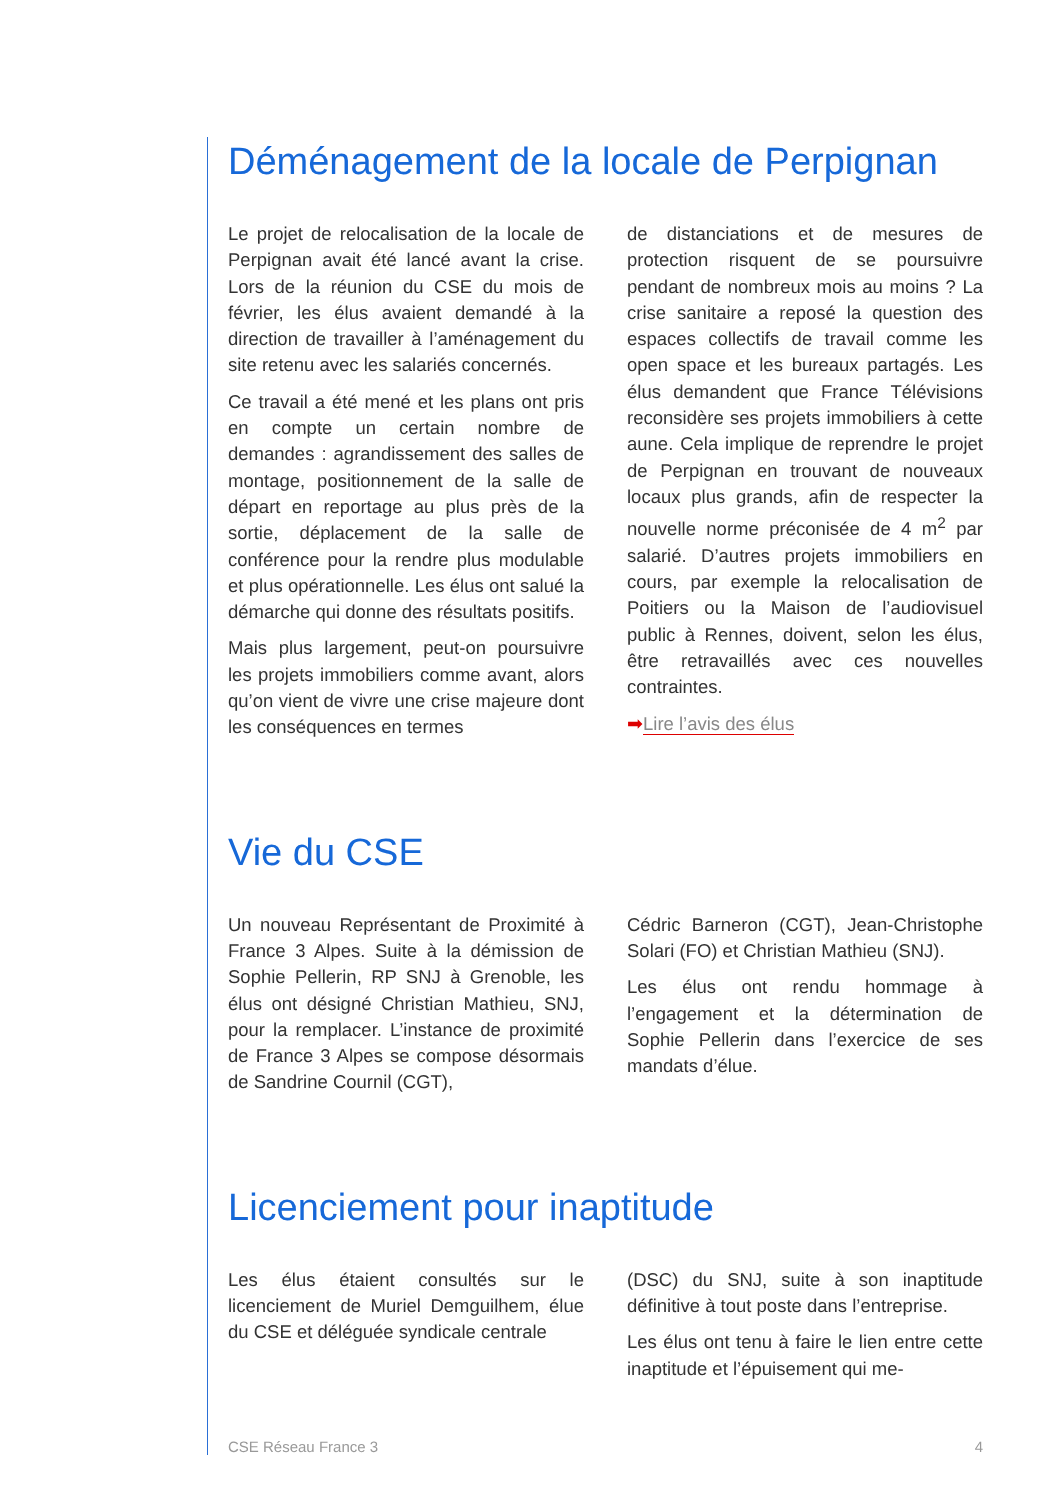Déménagement de la locale de Perpignan
Le projet de relocalisation de la locale de Perpignan avait été lancé avant la crise. Lors de la réunion du CSE du mois de février, les élus avaient demandé à la direction de travailler à l’aménagement du site retenu avec les salariés concernés.
Ce travail a été mené et les plans ont pris en compte un certain nombre de demandes : agrandissement des salles de montage, positionnement de la salle de départ en reportage au plus près de la sortie, déplacement de la salle de conférence pour la rendre plus modulable et plus opérationnelle. Les élus ont salué la démarche qui donne des résultats positifs.
Mais plus largement, peut-on poursuivre les projets immobiliers comme avant, alors qu’on vient de vivre une crise majeure dont les conséquences en termes
de distanciations et de mesures de protection risquent de se poursuivre pendant de nombreux mois au moins ? La crise sanitaire a reposé la question des espaces collectifs de travail comme les open space et les bureaux partagés. Les élus demandent que France Télévisions reconsidère ses projets immobiliers à cette aune. Cela implique de reprendre le projet de Perpignan en trouvant de nouveaux locaux plus grands, afin de respecter la nouvelle norme préconisée de 4 m<sup>2</sup> par salarié. D’autres projets immobiliers en cours, par exemple la relocalisation de Poitiers ou la Maison de l’audiovisuel public à Rennes, doivent, selon les élus, être retravaillés avec ces nouvelles contraintes.
➡Lire l’avis des élus
Vie du CSE
Un nouveau Représentant de Proximité à France 3 Alpes. Suite à la démission de Sophie Pellerin, RP SNJ à Grenoble, les élus ont désigné Christian Mathieu, SNJ, pour la remplacer. L’instance de proximité de France 3 Alpes se compose désormais de Sandrine Cournil (CGT),
Cédric Barneron (CGT), Jean-Christophe Solari (FO) et Christian Mathieu (SNJ).
Les élus ont rendu hommage à l’engagement et la détermination de Sophie Pellerin dans l’exercice de ses mandats d’élue.
Licenciement pour inaptitude
Les élus étaient consultés sur le licenciement de Muriel Demguilhem, élue du CSE et déléguée syndicale centrale
(DSC) du SNJ, suite à son inaptitude définitive à tout poste dans l’entreprise.
Les élus ont tenu à faire le lien entre cette inaptitude et l’épuisement qui me-
CSE Réseau France 3 4